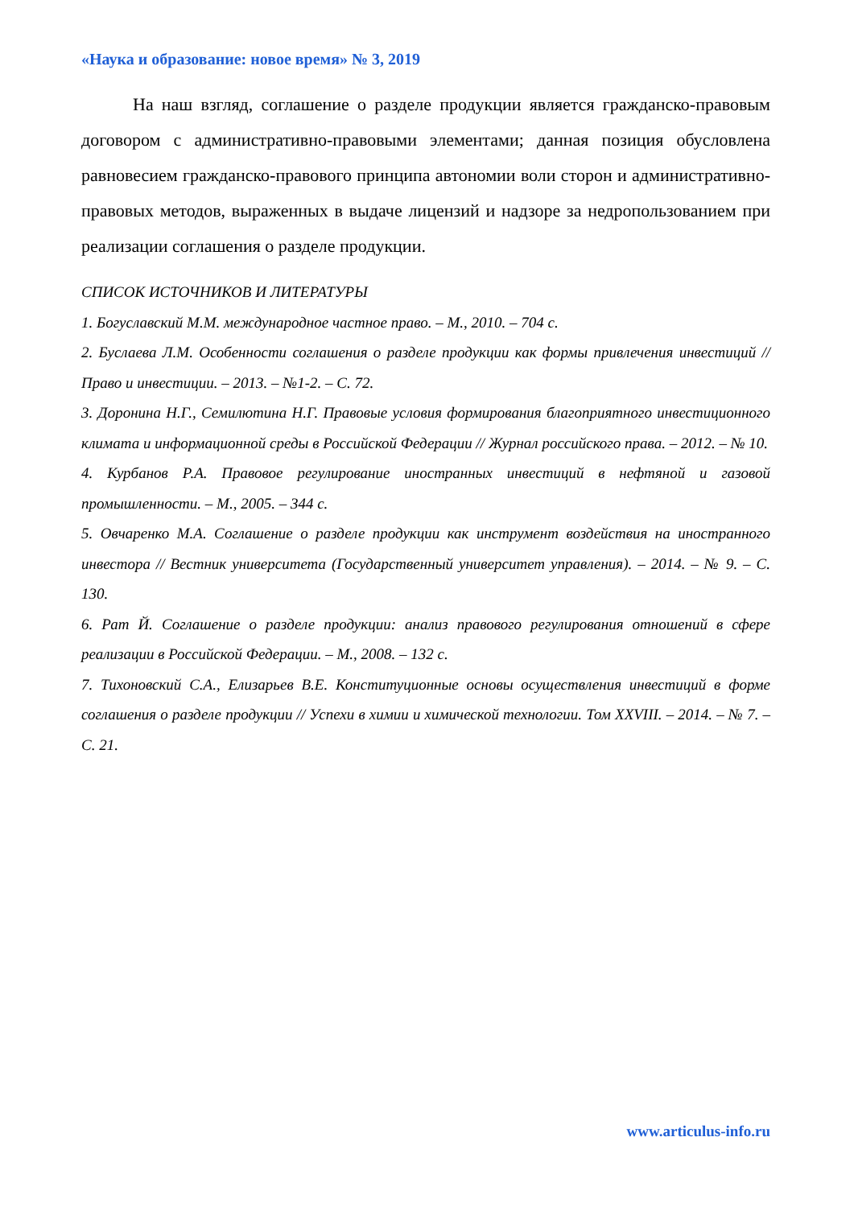«Наука и образование: новое время» № 3, 2019
На наш взгляд, соглашение о разделе продукции является гражданско-правовым договором с административно-правовыми элементами; данная позиция обусловлена равновесием гражданско-правового принципа автономии воли сторон и административно-правовых методов, выраженных в выдаче лицензий и надзоре за недропользованием при реализации соглашения о разделе продукции.
СПИСОК ИСТОЧНИКОВ И ЛИТЕРАТУРЫ
1. Богуславский М.М. международное частное право. – М., 2010. – 704 с.
2. Буслаева Л.М. Особенности соглашения о разделе продукции как формы привлечения инвестиций // Право и инвестиции. – 2013. – №1-2. – С. 72.
3. Доронина Н.Г., Семилютина Н.Г. Правовые условия формирования благоприятного инвестиционного климата и информационной среды в Российской Федерации // Журнал российского права. – 2012. – № 10.
4. Курбанов Р.А. Правовое регулирование иностранных инвестиций в нефтяной и газовой промышленности. – М., 2005. – 344 с.
5. Овчаренко М.А. Соглашение о разделе продукции как инструмент воздействия на иностранного инвестора // Вестник университета (Государственный университет управления). – 2014. – № 9. – С. 130.
6. Рат Й. Соглашение о разделе продукции: анализ правового регулирования отношений в сфере реализации в Российской Федерации. – М., 2008. – 132 с.
7. Тихоновский С.А., Елизарьев В.Е. Конституционные основы осуществления инвестиций в форме соглашения о разделе продукции // Успехи в химии и химической технологии. Том XXVIII. – 2014. – № 7. – С. 21.
www.articulus-info.ru